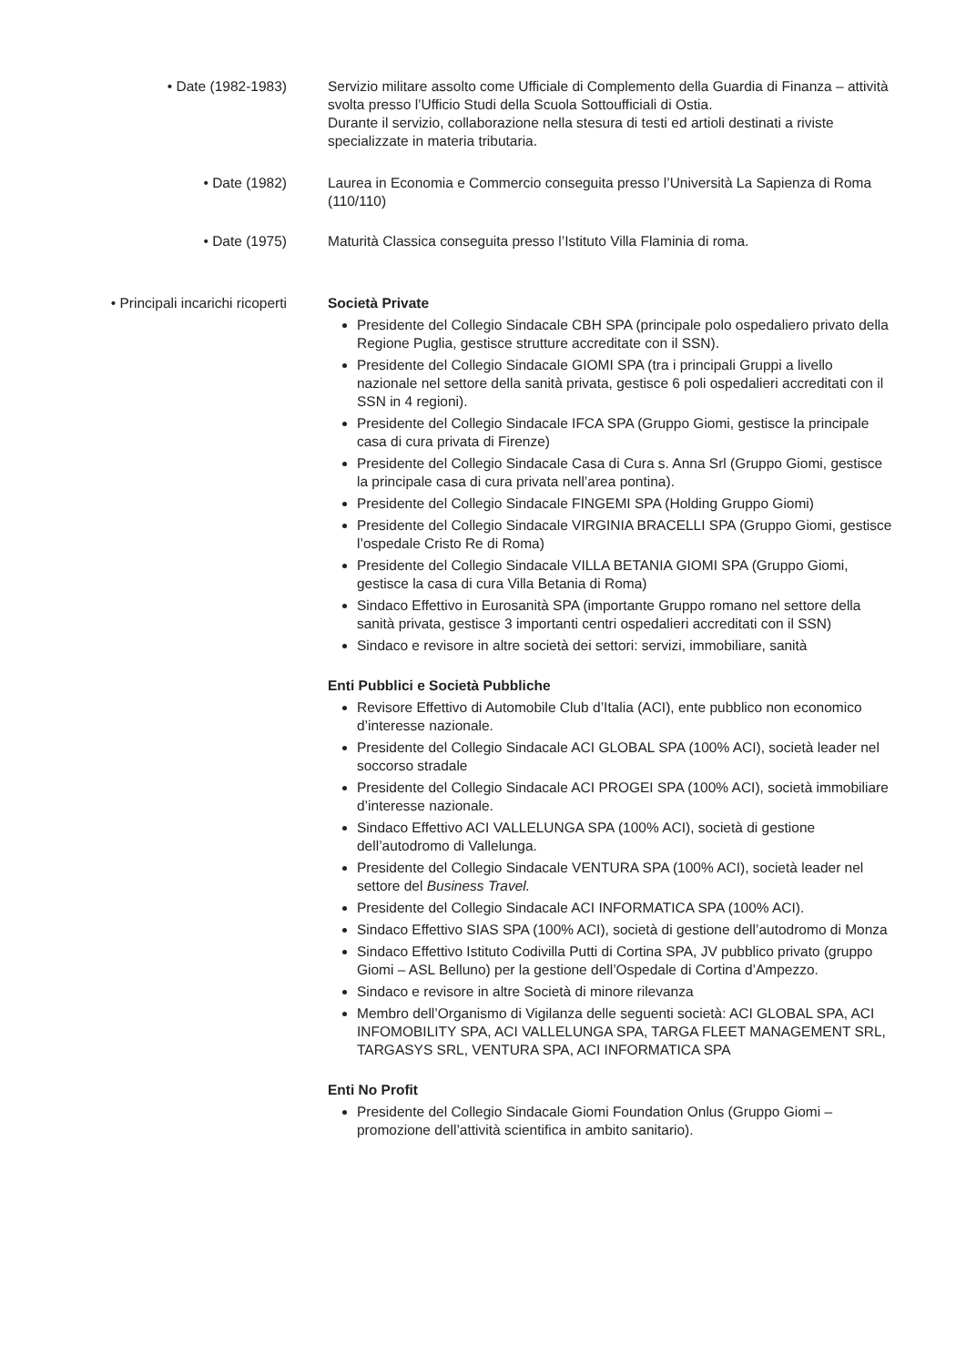• Date (1982-1983) Servizio militare assolto come Ufficiale di Complemento della Guardia di Finanza – attività svolta presso l’Ufficio Studi della Scuola Sottoufficiali di Ostia.
Durante il servizio, collaborazione nella stesura di testi ed artioli destinati a riviste specializzate in materia tributaria.
• Date (1982) Laurea in Economia e Commercio conseguita presso l’Università La Sapienza di Roma (110/110)
• Date (1975) Maturità Classica conseguita presso l’Istituto Villa Flaminia di roma.
• Principali incarichi ricoperti
Società Private
Presidente del Collegio Sindacale CBH SPA (principale polo ospedaliero privato della Regione Puglia, gestisce strutture accreditate con il SSN).
Presidente del Collegio Sindacale GIOMI SPA (tra i principali Gruppi a livello nazionale nel settore della sanità privata, gestisce 6 poli ospedalieri accreditati con il SSN in 4 regioni).
Presidente del Collegio Sindacale IFCA SPA (Gruppo Giomi, gestisce la principale casa di cura privata di Firenze)
Presidente del Collegio Sindacale Casa di Cura s. Anna Srl (Gruppo Giomi, gestisce la principale casa di cura privata nell’area pontina).
Presidente del Collegio Sindacale FINGEMI SPA (Holding Gruppo Giomi)
Presidente del Collegio Sindacale VIRGINIA BRACELLI SPA (Gruppo Giomi, gestisce l’ospedale Cristo Re di Roma)
Presidente del Collegio Sindacale VILLA BETANIA GIOMI SPA (Gruppo Giomi, gestisce la casa di cura Villa Betania di Roma)
Sindaco Effettivo in Eurosanità SPA (importante Gruppo romano nel settore della sanità privata, gestisce 3 importanti centri ospedalieri accreditati con il SSN)
Sindaco e revisore in altre società dei settori: servizi, immobiliare, sanità
Enti Pubblici e Società Pubbliche
Revisore Effettivo di Automobile Club d’Italia (ACI), ente pubblico non economico d’interesse nazionale.
Presidente del Collegio Sindacale ACI GLOBAL SPA (100% ACI), società leader nel soccorso stradale
Presidente del Collegio Sindacale ACI PROGEI SPA (100% ACI), società immobiliare d’interesse nazionale.
Sindaco Effettivo ACI VALLELUNGA SPA (100% ACI), società di gestione dell’autodromo di Vallelunga.
Presidente del Collegio Sindacale VENTURA SPA (100% ACI), società leader nel settore del Business Travel.
Presidente del Collegio Sindacale ACI INFORMATICA SPA (100% ACI).
Sindaco Effettivo SIAS SPA (100% ACI), società di gestione dell’autodromo di Monza
Sindaco Effettivo Istituto Codivilla Putti di Cortina SPA, JV pubblico privato (gruppo Giomi – ASL Belluno) per la gestione dell’Ospedale di Cortina d’Ampezzo.
Sindaco e revisore in altre Società di minore rilevanza
Membro dell’Organismo di Vigilanza delle seguenti società: ACI GLOBAL SPA, ACI INFOMOBILITY SPA, ACI VALLELUNGA SPA, TARGA FLEET MANAGEMENT SRL, TARGASYS SRL, VENTURA SPA, ACI INFORMATICA SPA
Enti No Profit
Presidente del Collegio Sindacale Giomi Foundation Onlus (Gruppo Giomi – promozione dell’attività scientifica in ambito sanitario).